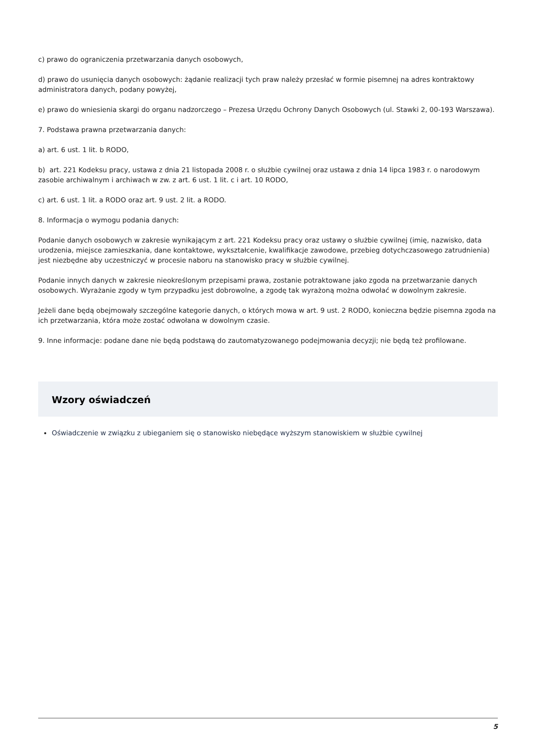c) prawo do ograniczenia przetwarzania danych osobowych,
d) prawo do usunięcia danych osobowych: żądanie realizacji tych praw należy przesłać w formie pisemnej na adres kontraktowy administratora danych, podany powyżej,
e) prawo do wniesienia skargi do organu nadzorczego – Prezesa Urzędu Ochrony Danych Osobowych (ul. Stawki 2, 00-193 Warszawa).
7. Podstawa prawna przetwarzania danych:
a) art. 6 ust. 1 lit. b RODO,
b) art. 221 Kodeksu pracy, ustawa z dnia 21 listopada 2008 r. o służbie cywilnej oraz ustawa z dnia 14 lipca 1983 r. o narodowym zasobie archiwalnym i archiwach w zw. z art. 6 ust. 1 lit. c i art. 10 RODO,
c) art. 6 ust. 1 lit. a RODO oraz art. 9 ust. 2 lit. a RODO.
8. Informacja o wymogu podania danych:
Podanie danych osobowych w zakresie wynikającym z art. 221 Kodeksu pracy oraz ustawy o służbie cywilnej (imię, nazwisko, data urodzenia, miejsce zamieszkania, dane kontaktowe, wykształcenie, kwalifikacje zawodowe, przebieg dotychczasowego zatrudnienia) jest niezbędne aby uczestniczyć w procesie naboru na stanowisko pracy w służbie cywilnej.
Podanie innych danych w zakresie nieokreślonym przepisami prawa, zostanie potraktowane jako zgoda na przetwarzanie danych osobowych. Wyrażanie zgody w tym przypadku jest dobrowolne, a zgodę tak wyrażoną można odwołać w dowolnym zakresie.
Jeżeli dane będą obejmowały szczególne kategorie danych, o których mowa w art. 9 ust. 2 RODO, konieczna będzie pisemna zgoda na ich przetwarzania, która może zostać odwołana w dowolnym czasie.
9. Inne informacje: podane dane nie będą podstawą do zautomatyzowanego podejmowania decyzji; nie będą też profilowane.
Wzory oświadczeń
Oświadczenie w związku z ubieganiem się o stanowisko niebędące wyższym stanowiskiem w służbie cywilnej
5